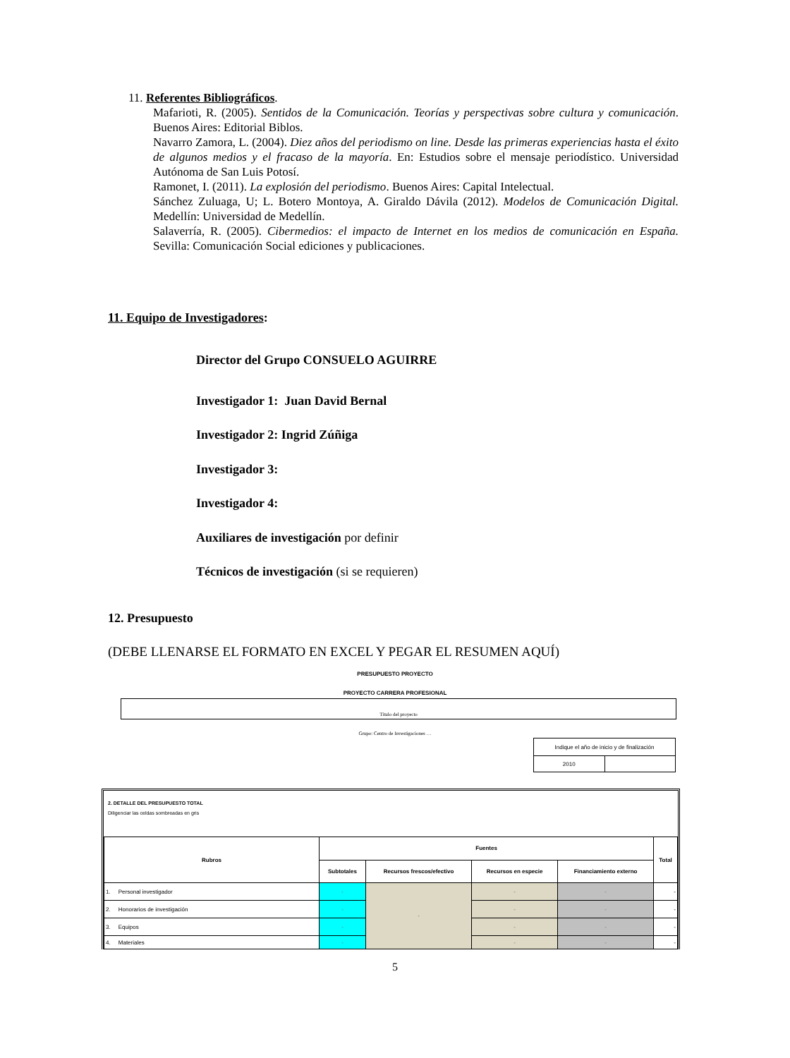11. Referentes Bibliográficos.
Mafarioti, R. (2005). Sentidos de la Comunicación. Teorías y perspectivas sobre cultura y comunicación. Buenos Aires: Editorial Biblos.
Navarro Zamora, L. (2004). Diez años del periodismo on line. Desde las primeras experiencias hasta el éxito de algunos medios y el fracaso de la mayoría. En: Estudios sobre el mensaje periodístico. Universidad Autónoma de San Luis Potosí.
Ramonet, I. (2011). La explosión del periodismo. Buenos Aires: Capital Intelectual.
Sánchez Zuluaga, U; L. Botero Montoya, A. Giraldo Dávila (2012). Modelos de Comunicación Digital. Medellín: Universidad de Medellín.
Salaverría, R. (2005). Cibermedios: el impacto de Internet en los medios de comunicación en España. Sevilla: Comunicación Social ediciones y publicaciones.
11. Equipo de Investigadores:
Director del Grupo CONSUELO AGUIRRE
Investigador 1: Juan David Bernal
Investigador 2: Ingrid Zúñiga
Investigador 3:
Investigador 4:
Auxiliares de investigación por definir
Técnicos de investigación (si se requieren)
12. Presupuesto
(DEBE LLENARSE EL FORMATO EN EXCEL Y PEGAR EL RESUMEN AQUÍ)
PRESUPUESTO PROYECTO
PROYECTO CARRERA PROFESIONAL
Título del proyecto
Grupo: Centro de Investigaciones …
| Indique el año de inicio y de finalización | |
| 2010 | |
2. DETALLE DEL PRESUPUESTO TOTAL
Diligenciar las celdas sombreadas en gris
| Rubros | Fuentes | | | | Total |
| --- | --- | --- | --- | --- | --- |
| | Subtotales | Recursos frescos/efectivo | Recursos en especie | Financiamiento externo | |
| 1. Personal investigador | - | - | - | - | - |
| 2. Honorarios de investigación | - | | - | - | - |
| 3. Equipos | - | | - | - | - |
| 4. Materiales | - | | - | - | - |
5